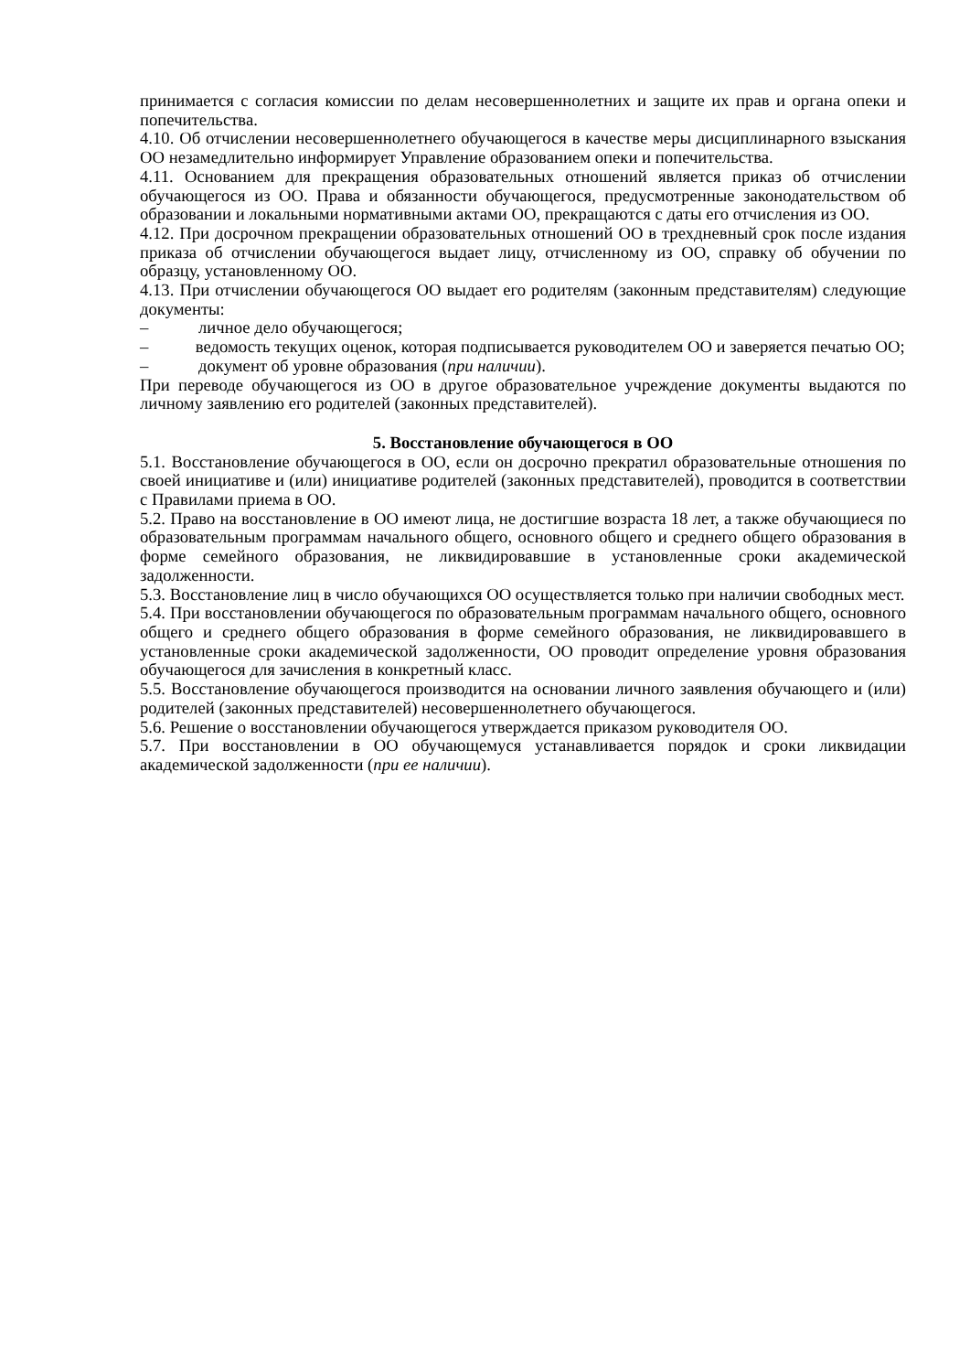принимается с согласия комиссии по делам несовершеннолетних и защите их прав и органа опеки и попечительства.
4.10. Об отчислении несовершеннолетнего обучающегося в качестве меры дисциплинарного взыскания ОО незамедлительно информирует Управление образованием опеки и попечительства.
4.11. Основанием для прекращения образовательных отношений является приказ об отчислении обучающегося из ОО. Права и обязанности обучающегося, предусмотренные законодательством об образовании и локальными нормативными актами ОО, прекращаются с даты его отчисления из ОО.
4.12. При досрочном прекращении образовательных отношений ОО в трехдневный срок после издания приказа об отчислении обучающегося выдает лицу, отчисленному из ОО, справку об обучении по образцу, установленному ОО.
4.13. При отчислении обучающегося ОО выдает его родителям (законным представителям) следующие документы:
– личное дело обучающегося;
– ведомость текущих оценок, которая подписывается руководителем ОО и заверяется печатью ОО;
– документ об уровне образования (при наличии).
При переводе обучающегося из ОО в другое образовательное учреждение документы выдаются по личному заявлению его родителей (законных представителей).
5. Восстановление обучающегося в ОО
5.1. Восстановление обучающегося в ОО, если он досрочно прекратил образовательные отношения по своей инициативе и (или) инициативе родителей (законных представителей), проводится в соответствии с Правилами приема в ОО.
5.2. Право на восстановление в ОО имеют лица, не достигшие возраста 18 лет, а также обучающиеся по образовательным программам начального общего, основного общего и среднего общего образования в форме семейного образования, не ликвидировавшие в установленные сроки академической задолженности.
5.3. Восстановление лиц в число обучающихся ОО осуществляется только при наличии свободных мест.
5.4. При восстановлении обучающегося по образовательным программам начального общего, основного общего и среднего общего образования в форме семейного образования, не ликвидировавшего в установленные сроки академической задолженности, ОО проводит определение уровня образования обучающегося для зачисления в конкретный класс.
5.5. Восстановление обучающегося производится на основании личного заявления обучающего и (или) родителей (законных представителей) несовершеннолетнего обучающегося.
5.6. Решение о восстановлении обучающегося утверждается приказом руководителя ОО.
5.7. При восстановлении в ОО обучающемуся устанавливается порядок и сроки ликвидации академической задолженности (при ее наличии).